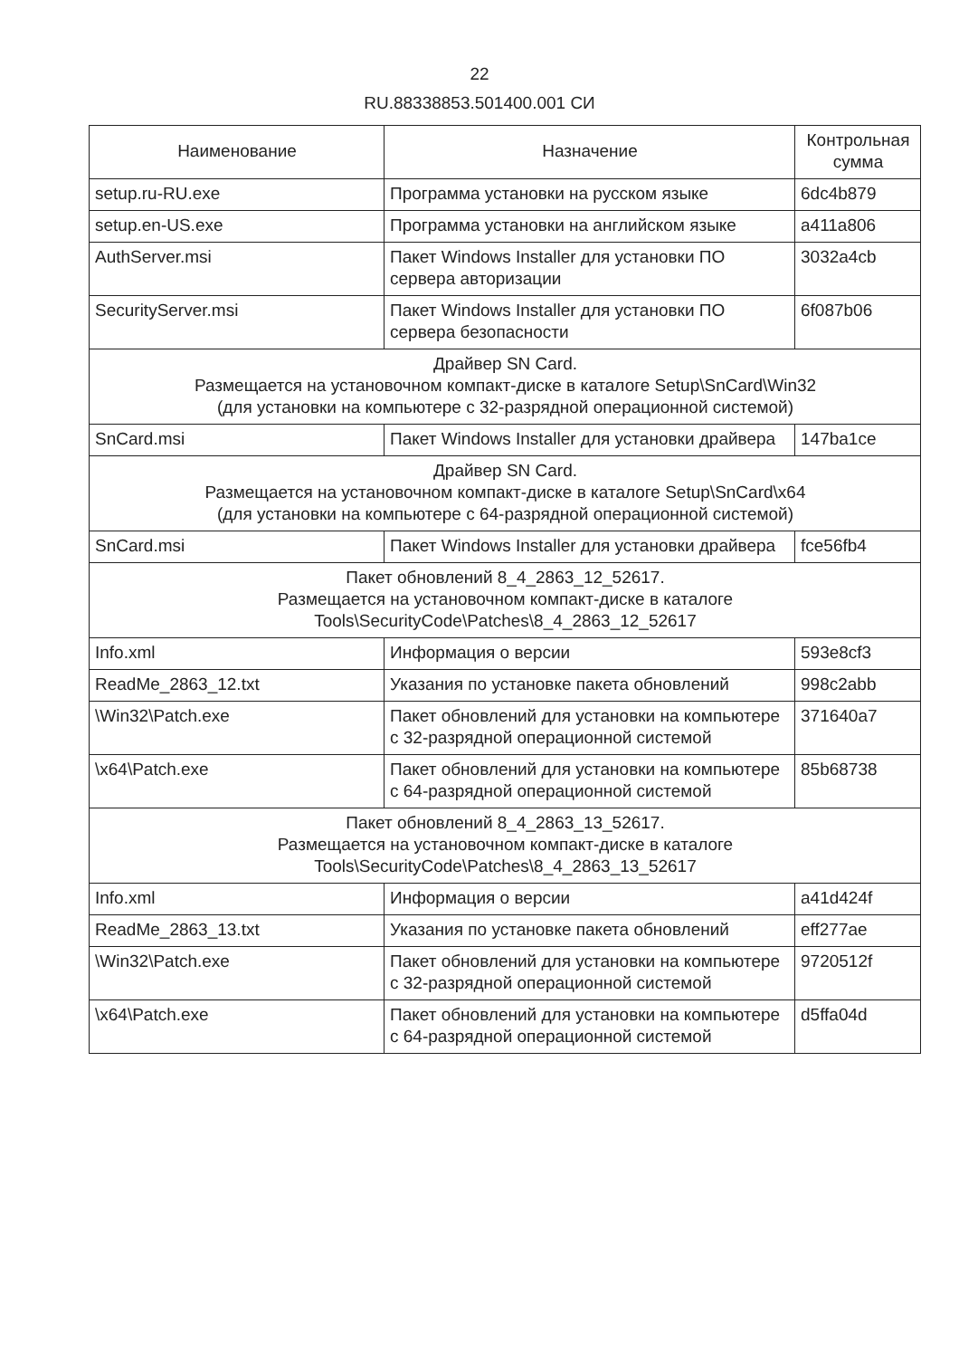22
RU.88338853.501400.001 СИ
| Наименование | Назначение | Контрольная сумма |
| --- | --- | --- |
| setup.ru-RU.exe | Программа установки на русском языке | 6dc4b879 |
| setup.en-US.exe | Программа установки на английском языке | a411a806 |
| AuthServer.msi | Пакет Windows Installer для установки ПО сервера авторизации | 3032a4cb |
| SecurityServer.msi | Пакет Windows Installer для установки ПО сервера безопасности | 6f087b06 |
| Драйвер SN Card. Размещается на установочном компакт-диске в каталоге Setup\SnCard\Win32 (для установки на компьютере с 32-разрядной операционной системой) | | |
| SnCard.msi | Пакет Windows Installer для установки драйвера | 147ba1ce |
| Драйвер SN Card. Размещается на установочном компакт-диске в каталоге Setup\SnCard\x64 (для установки на компьютере с 64-разрядной операционной системой) | | |
| SnCard.msi | Пакет Windows Installer для установки драйвера | fce56fb4 |
| Пакет обновлений 8_4_2863_12_52617. Размещается на установочном компакт-диске в каталоге Tools\SecurityCode\Patches\8_4_2863_12_52617 | | |
| Info.xml | Информация о версии | 593e8cf3 |
| ReadMe_2863_12.txt | Указания по установке пакета обновлений | 998c2abb |
| \Win32\Patch.exe | Пакет обновлений для установки на компьютере с 32-разрядной операционной системой | 371640a7 |
| \x64\Patch.exe | Пакет обновлений для установки на компьютере с 64-разрядной операционной системой | 85b68738 |
| Пакет обновлений 8_4_2863_13_52617. Размещается на установочном компакт-диске в каталоге Tools\SecurityCode\Patches\8_4_2863_13_52617 | | |
| Info.xml | Информация о версии | a41d424f |
| ReadMe_2863_13.txt | Указания по установке пакета обновлений | eff277ae |
| \Win32\Patch.exe | Пакет обновлений для установки на компьютере с 32-разрядной операционной системой | 9720512f |
| \x64\Patch.exe | Пакет обновлений для установки на компьютере с 64-разрядной операционной системой | d5ffa04d |